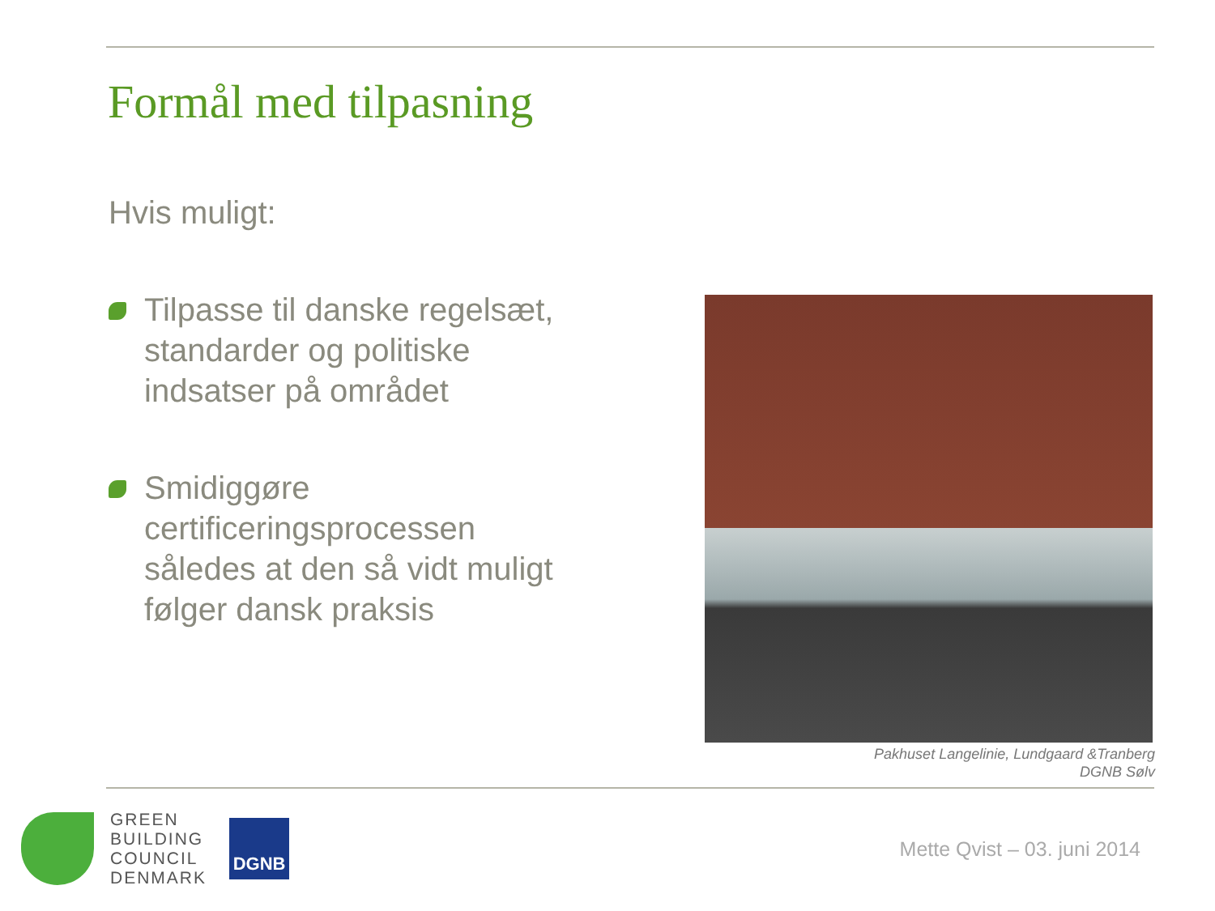Formål med tilpasning
Hvis muligt:
Tilpasse til danske regelsæt, standarder og politiske indsatser på området
Smidiggøre certificeringsprocessen således at den så vidt muligt følger dansk praksis
Pakhuset Langelinie, Lundgaard &Tranberg
DGNB Sølv
GREEN
BUILDING
COUNCIL
DENMARK
DGNB
Mette Qvist – 03. juni 2014